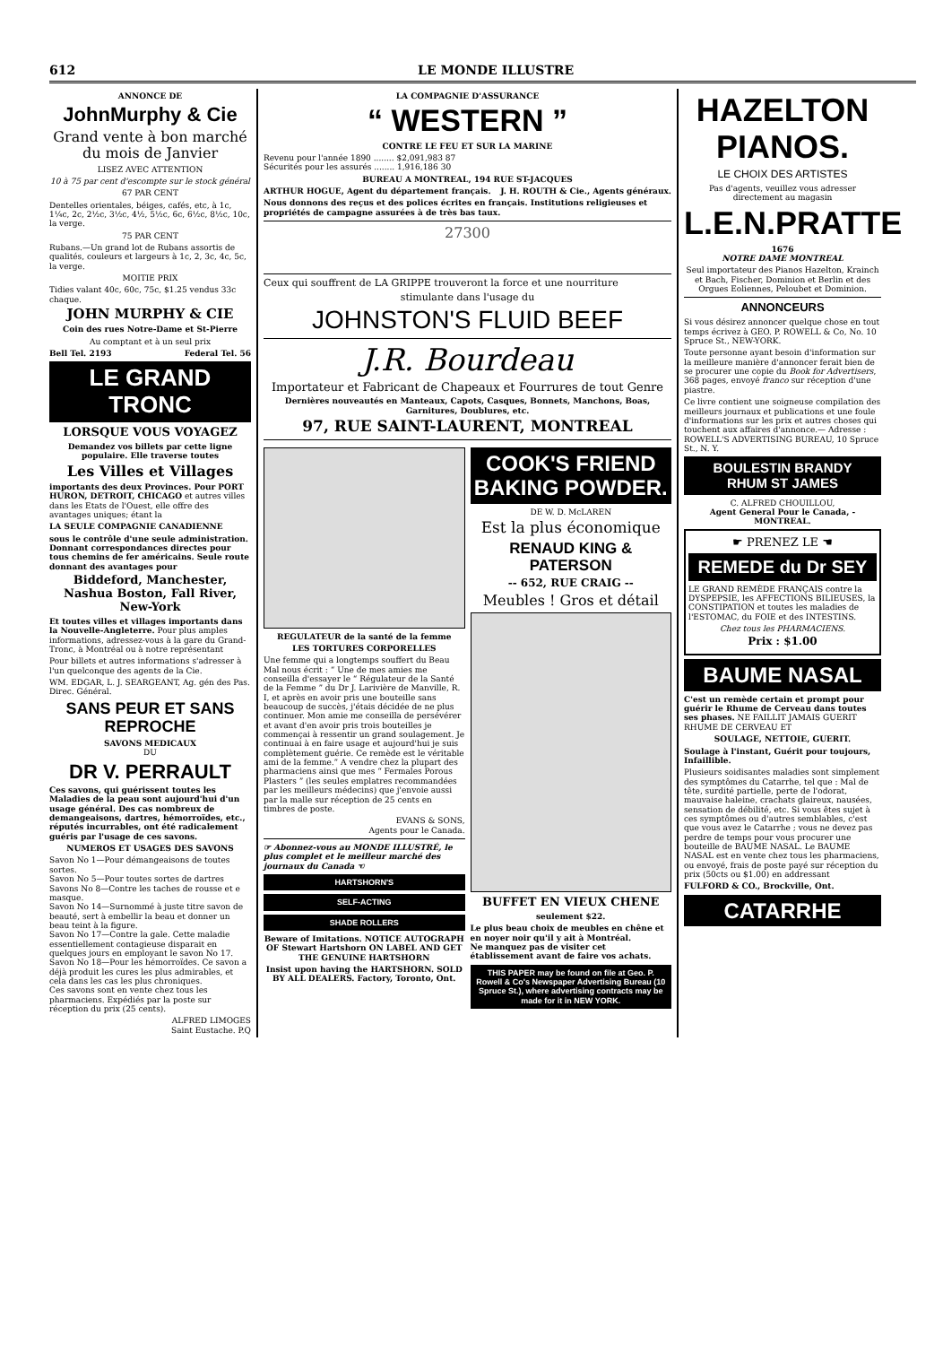612 LE MONDE ILLUSTRE
ANNONCE DE
JohnMurphy & Cie
Grand vente à bon marché du mois de Janvier
LISEZ AVEC ATTENTION
10 à 75 par cent d'escompte sur le stock général
67 PAR CENT
Dentelles orientales, béiges, cafés, etc, à 1c, 1¼c, 2c, 2½c, 3½c, 4½, 5½c, 6c, 6½c, 8½c, 10c, la verge.
75 PAR CENT
Rubans.—Un grand lot de Rubans assortis de qualités, couleurs et largeurs à 1c, 2, 3c, 4c, 5c, la verge.
MOITIE PRIX
Tidies valant 40c, 60c, 75c, $1.25 vendus 33c chaque.
JOHN MURPHY & CIE
Coin des rues Notre-Dame et St-Pierre
Au comptant et à un seul prix
Bell Tel. 2193 Federal Tel. 56
LE GRAND TRONC
LORSQUE VOUS VOYAGEZ
Demandez vos billets par cette ligne populaire. Elle traverse toutes
Les Villes et Villages
importants des deux Provinces. Pour PORT HURON, DETROIT, CHICAGO et autres villes dans les Etats de l'Ouest, elle offre des avantages uniques; étant la
LA SEULE COMPAGNIE CANADIENNE
sous le contrôle d'une seule administration. Donnant correspondances directes pour tous chemins de fer américains. Seule route donnant des avantages pour
Biddeford, Manchester, Nashua Boston, Fall River, New-York
Et toutes villes et villages importants dans la Nouvelle-Angleterre. Pour plus amples informations, adressez-vous à la gare du Grand-Tronc, à Montréal ou à notre représentant
Pour billets et autres informations s'adresser à l'un quelconque des agents de la Cie.
WM. EDGAR, L. J. SEARGEANT, Ag. gén des Pas. Direc. Général.
SANS PEUR ET SANS REPROCHE
SAVONS MEDICAUX
DU
DR V. PERRAULT
Ces savons, qui guérissent toutes les Maladies de la peau sont aujourd'hui d'un usage général. Des cas nombreux de demangeaisons, dartres, hémorroïdes, etc., réputés incurrables, ont été radicalement guéris par l'usage de ces savons.
NUMEROS ET USAGES DES SAVONS
Savon No 1—Pour démangeaisons de toutes sortes.
Savon No 5—Pour toutes sortes de dartres
Savons No 8—Contre les taches de rousse et e masque.
Savon No 14—Surnommé à juste titre savon de beauté, sert à embellir la beau et donner un beau teint à la figure.
Savon No 17—Contre la gale. Cette maladie essentiellement contagieuse disparait en quelques jours en employant le savon No 17.
Savon No 18—Pour les hémorroïdes. Ce savon a déjà produit les cures les plus admirables, et cela dans les cas les plus chroniques.
Ces savons sont en vente chez tous les pharmaciens. Expédiés par la poste sur réception du prix (25 cents).
ALFRED LIMOGES
Saint Eustache. P.Q
LA COMPAGNIE D'ASSURANCE
“ WESTERN ”
CONTRE LE FEU ET SUR LA MARINE
Revenu pour l'année 1890 ........ $2,091,983 87
Sécurités pour les assurés ........ 1,916,186 30
BUREAU A MONTREAL, 194 RUE ST-JACQUES
ARTHUR HOGUE, Agent du département français. J. H. ROUTH & Cie., Agents généraux.
Nous donnons des reçus et des polices écrites en français. Institutions religieuses et propriétés de campagne assurées à de très bas taux.
27300
Ceux qui souffrent de LA GRIPPE trouveront la force et une nourriture
stimulante dans l'usage du
JOHNSTON'S FLUID BEEF
J.R. Bourdeau
Importateur et Fabricant de Chapeaux et Fourrures de tout Genre
Dernières nouveautés en Manteaux, Capots, Casques, Bonnets, Manchons, Boas, Garnitures, Doublures, etc.
97, RUE SAINT-LAURENT, MONTREAL
REGULATEUR de la santé de la femme
LES TORTURES CORPORELLES
Une femme qui a longtemps souffert du Beau Mal nous écrit : “ Une de mes amies me conseilla d'essayer le “ Régulateur de la Santé de la Femme ” du Dr J. Larivière de Manville, R. I, et après en avoir pris une bouteille sans beaucoup de succès, j'étais décidée de ne plus continuer. Mon amie me conseilla de persévérer et avant d'en avoir pris trois bouteilles je commençai à ressentir un grand soulagement. Je continuai à en faire usage et aujourd'hui je suis complètement guérie. Ce remède est le véritable ami de la femme.” A vendre chez la plupart des pharmaciens ainsi que mes “ Fermales Porous Plasters ” (les seules emplatres recommandées par les meilleurs médecins) que j'envoie aussi par la malle sur réception de 25 cents en timbres de poste.
EVANS & SONS,
Agents pour le Canada.
☞ Abonnez-vous au MONDE ILLUSTRÉ, le plus complet et le meilleur marché des journaux du Canada ☜
HARTSHORN'S
SELF-ACTING
SHADE ROLLERS
Beware of Imitations. NOTICE AUTOGRAPH OF Stewart Hartshorn ON LABEL AND GET THE GENUINE HARTSHORN
Insist upon having the HARTSHORN. SOLD BY ALL DEALERS. Factory, Toronto, Ont.
COOK'S FRIEND
BAKING POWDER.
DE W. D. McLAREN
Est la plus économique
RENAUD KING & PATERSON
-- 652, RUE CRAIG --
Meubles ! Gros et détail
BUFFET EN VIEUX CHENE
seulement $22.
Le plus beau choix de meubles en chêne et en noyer noir qu'il y ait à Montréal.
Ne manquez pas de visiter cet établissement avant de faire vos achats.
THIS PAPER may be found on file at Geo. P. Rowell & Co's Newspaper Advertising Bureau (10 Spruce St.), where advertising contracts may be made for it in NEW YORK.
HAZELTON PIANOS.
LE CHOIX DES ARTISTES
Pas d'agents, veuillez vous adresser directement au magasin
L.E.N.PRATTE
1676
NOTRE DAME MONTREAL
Seul importateur des Pianos Hazelton, Krainch et Bach, Fischer, Dominion et Berlin et des Orgues Eoliennes, Peloubet et Dominion.
ANNONCEURS
Si vous désirez annoncer quelque chose en tout temps écrivez à GEO. P. ROWELL & Co, No. 10 Spruce St., NEW-YORK.
Toute personne ayant besoin d'information sur la meilleure manière d'annoncer ferait bien de se procurer une copie du Book for Advertisers, 368 pages, envoyé franco sur réception d'une piastre.
Ce livre contient une soigneuse compilation des meilleurs journaux et publications et une foule d'informations sur les prix et autres choses qui touchent aux affaires d'annonce.— Adresse : ROWELL'S ADVERTISING BUREAU, 10 Spruce St., N. Y.
BOULESTIN BRANDY
RHUM ST JAMES
C. ALFRED CHOUILLOU,
Agent General Pour le Canada, - MONTREAL.
☛ PRENEZ LE ☚
REMEDE du Dr SEY
LE GRAND REMÈDE FRANÇAIS contre la DYSPEPSIE, les AFFECTIONS BILIEUSES, la CONSTIPATION et toutes les maladies de l'ESTOMAC, du FOIE et des INTESTINS.
Chez tous les PHARMACIENS.
Prix : $1.00
BAUME NASAL
C'est un remède certain et prompt pour guérir le Rhume de Cerveau dans toutes ses phases. NE FAILLIT JAMAIS GUERIT RHUME DE CERVEAU ET
SOULAGE, NETTOIE, GUERIT.
Soulage à l'instant, Guérit pour toujours, Infaillible.
Plusieurs soidisantes maladies sont simplement des symptômes du Catarrhe, tel que : Mal de tête, surdité partielle, perte de l'odorat, mauvaise haleine, crachats glaireux, nausées, sensation de débilité, etc. Si vous êtes sujet à ces symptômes ou d'autres semblables, c'est que vous avez le Catarrhe ; vous ne devez pas perdre de temps pour vous procurer une bouteille de BAUME NASAL. Le BAUME NASAL est en vente chez tous les pharmaciens, ou envoyé, frais de poste payé sur réception du prix (50cts ou $1.00) en addressant
FULFORD & CO., Brockville, Ont.
CATARRHE